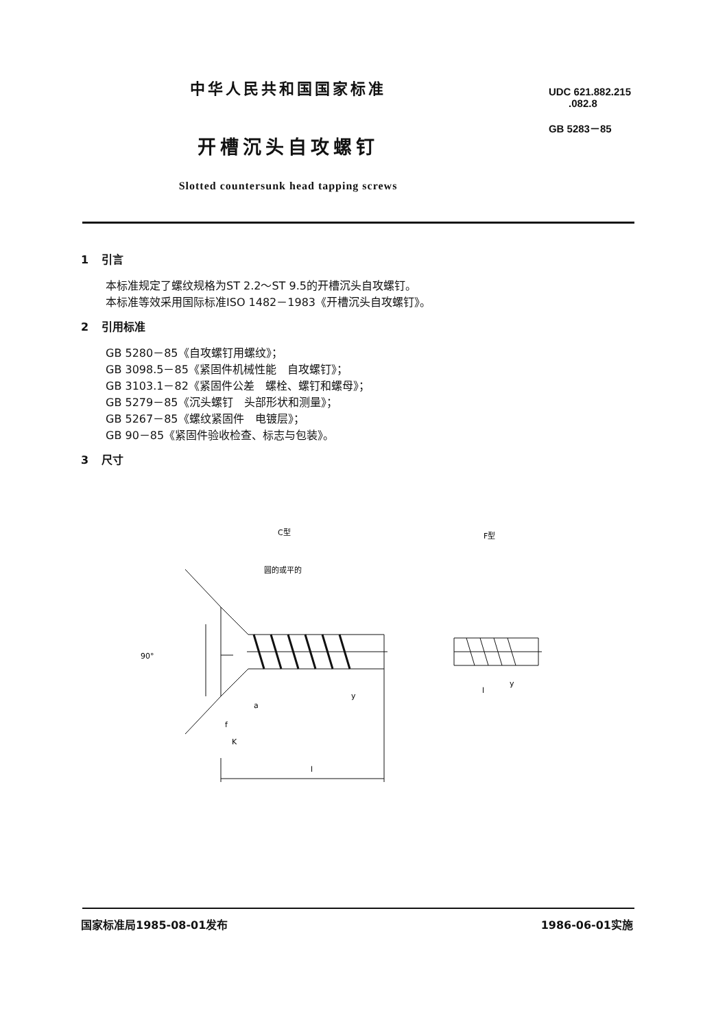中华人民共和国国家标准
开槽沉头自攻螺钉
Slotted countersunk head tapping screws
UDC 621.882.215
.082.8
GB 5283－85
1 引言
本标准规定了螺纹规格为ST 2.2～ST 9.5的开槽沉头自攻螺钉。
本标准等效采用国际标准ISO 1482－1983《开槽沉头自攻螺钉》。
2 引用标准
GB 5280－85《自攻螺钉用螺纹》；
GB 3098.5－85《紧固件机械性能　自攻螺钉》；
GB 3103.1－82《紧固件公差　螺栓、螺钉和螺母》；
GB 5279－85《沉头螺钉　头部形状和测量》；
GB 5267－85《螺纹紧固件　电镀层》；
GB 90－85《紧固件验收检查、标志与包装》。
3 尺寸
C型
F型
圆的或平的
90°
a
y
y
f
K
l
l
国家标准局1985-08-01发布 1986-06-01实施